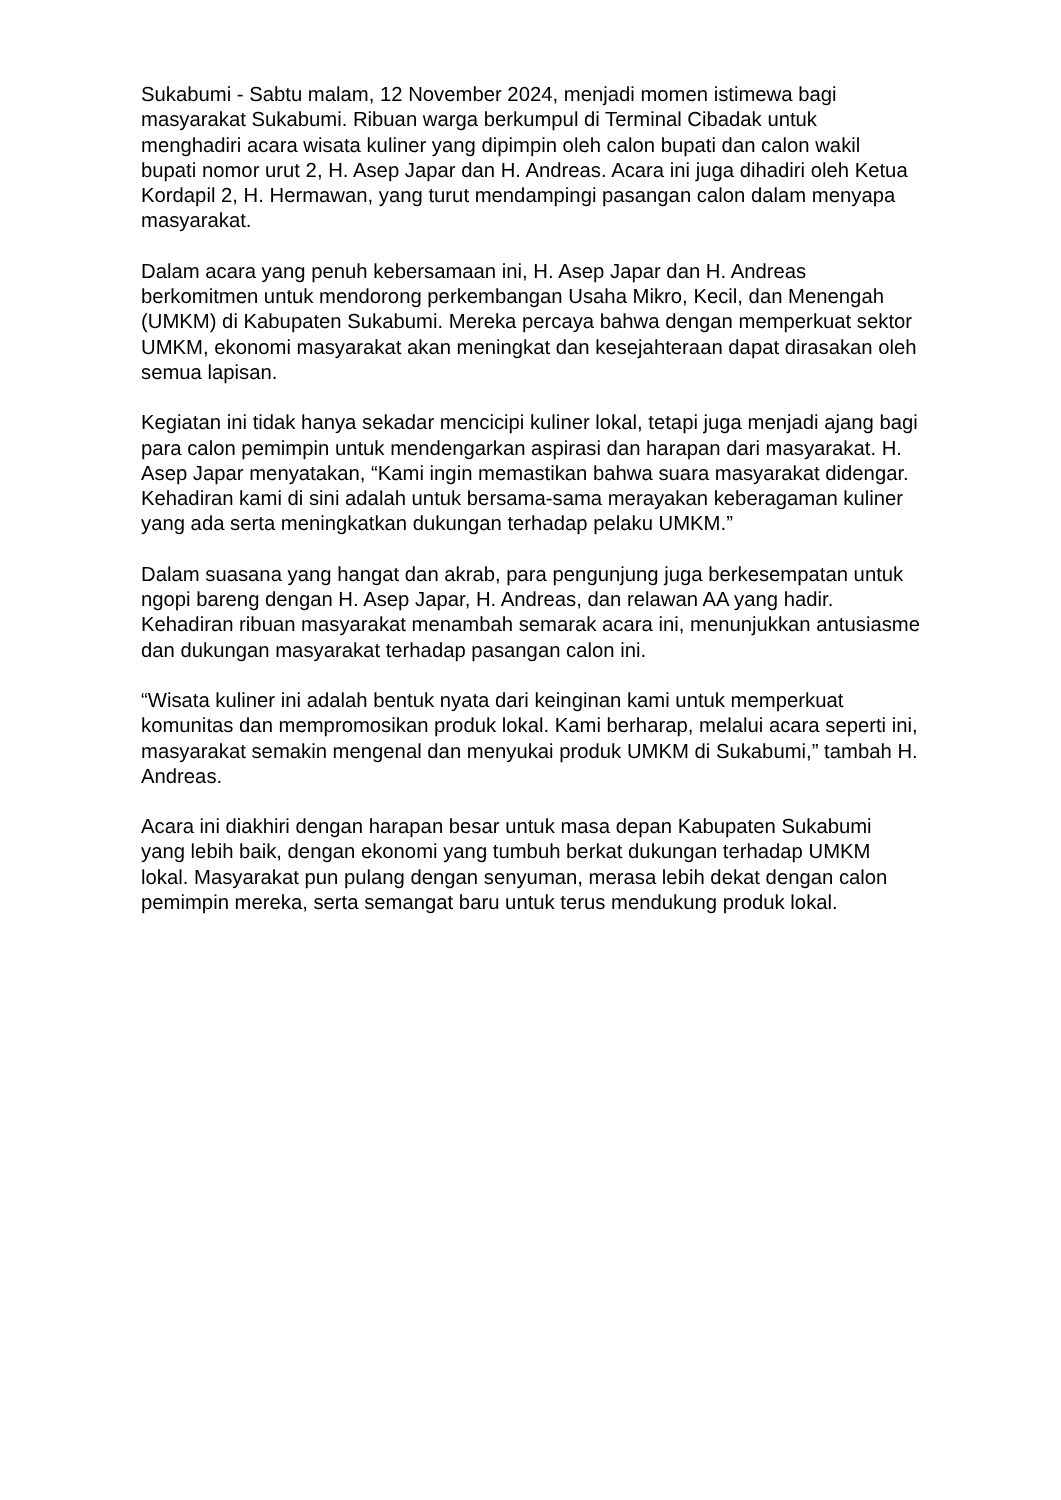Sukabumi - Sabtu malam, 12 November 2024, menjadi momen istimewa bagi masyarakat Sukabumi. Ribuan warga berkumpul di Terminal Cibadak untuk menghadiri acara wisata kuliner yang dipimpin oleh calon bupati dan calon wakil bupati nomor urut 2, H. Asep Japar dan H. Andreas. Acara ini juga dihadiri oleh Ketua Kordapil 2, H. Hermawan, yang turut mendampingi pasangan calon dalam menyapa masyarakat.
Dalam acara yang penuh kebersamaan ini, H. Asep Japar dan H. Andreas berkomitmen untuk mendorong perkembangan Usaha Mikro, Kecil, dan Menengah (UMKM) di Kabupaten Sukabumi. Mereka percaya bahwa dengan memperkuat sektor UMKM, ekonomi masyarakat akan meningkat dan kesejahteraan dapat dirasakan oleh semua lapisan.
Kegiatan ini tidak hanya sekadar mencicipi kuliner lokal, tetapi juga menjadi ajang bagi para calon pemimpin untuk mendengarkan aspirasi dan harapan dari masyarakat. H. Asep Japar menyatakan, “Kami ingin memastikan bahwa suara masyarakat didengar. Kehadiran kami di sini adalah untuk bersama-sama merayakan keberagaman kuliner yang ada serta meningkatkan dukungan terhadap pelaku UMKM.”
Dalam suasana yang hangat dan akrab, para pengunjung juga berkesempatan untuk ngopi bareng dengan H. Asep Japar, H. Andreas, dan relawan AA yang hadir. Kehadiran ribuan masyarakat menambah semarak acara ini, menunjukkan antusiasme dan dukungan masyarakat terhadap pasangan calon ini.
“Wisata kuliner ini adalah bentuk nyata dari keinginan kami untuk memperkuat komunitas dan mempromosikan produk lokal. Kami berharap, melalui acara seperti ini, masyarakat semakin mengenal dan menyukai produk UMKM di Sukabumi,” tambah H. Andreas.
Acara ini diakhiri dengan harapan besar untuk masa depan Kabupaten Sukabumi yang lebih baik, dengan ekonomi yang tumbuh berkat dukungan terhadap UMKM lokal. Masyarakat pun pulang dengan senyuman, merasa lebih dekat dengan calon pemimpin mereka, serta semangat baru untuk terus mendukung produk lokal.